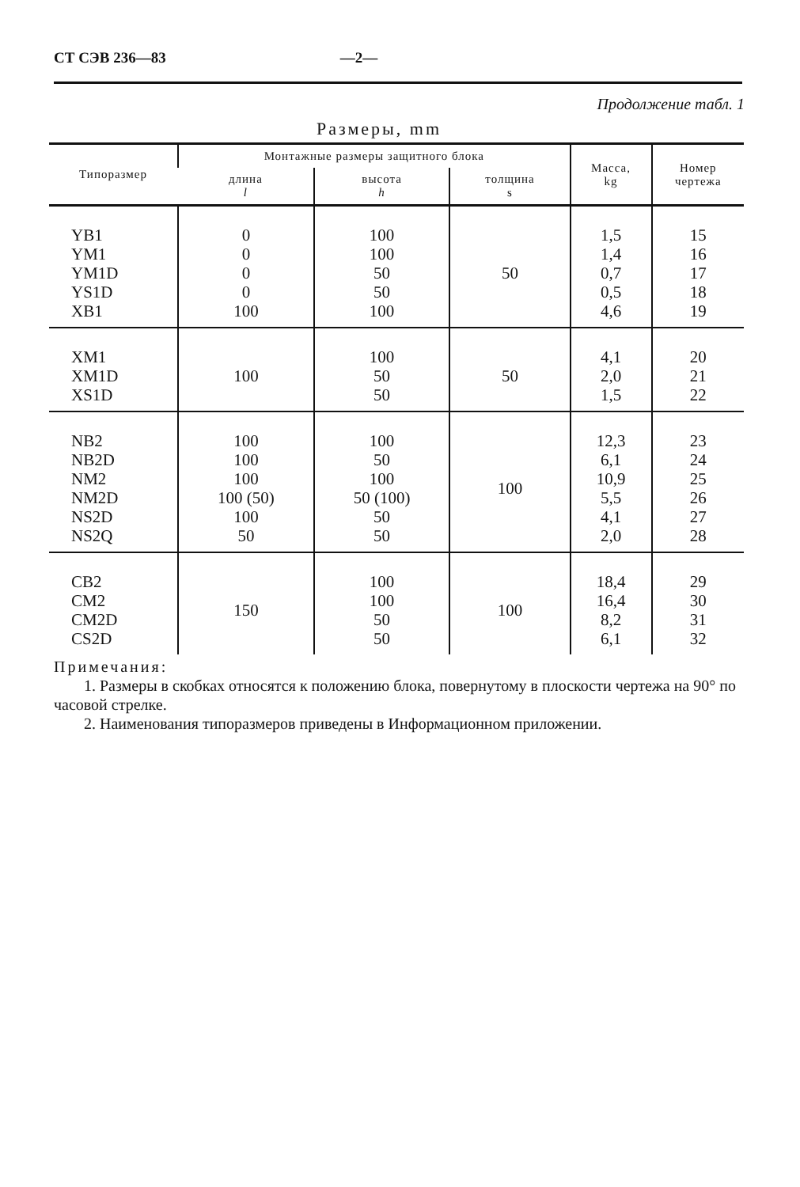СТ СЭВ 236—83 —2—
Продолжение табл. 1
Размеры, mm
| Типоразмер | Монтажные размеры защитного блока | | | Масса, kg | Номер чертежа |
| --- | --- | --- | --- | --- | --- |
| | длина l | высота h | толщина s | | |
| YB1 YM1 YM1D YS1D XB1 | 0 0 0 0 100 | 100 100 50 50 100 | 50 | 1,5 1,4 0,7 0,5 4,6 | 15 16 17 18 19 |
| XM1 XM1D XS1D | 100 | 100 50 50 | 50 | 4,1 2,0 1,5 | 20 21 22 |
| NB2 NB2D NM2 NM2D NS2D NS2Q | 100 100 100 100 (50) 100 50 | 100 50 100 50 (100) 50 50 | 100 | 12,3 6,1 10,9 5,5 4,1 2,0 | 23 24 25 26 27 28 |
| CB2 CM2 CM2D CS2D | 150 | 100 100 50 50 | 100 | 18,4 16,4 8,2 6,1 | 29 30 31 32 |
Примечания:
1. Размеры в скобках относятся к положению блока, повернутому в плоскости чертежа на 90° по часовой стрелке.
2. Наименования типоразмеров приведены в Информационном приложении.